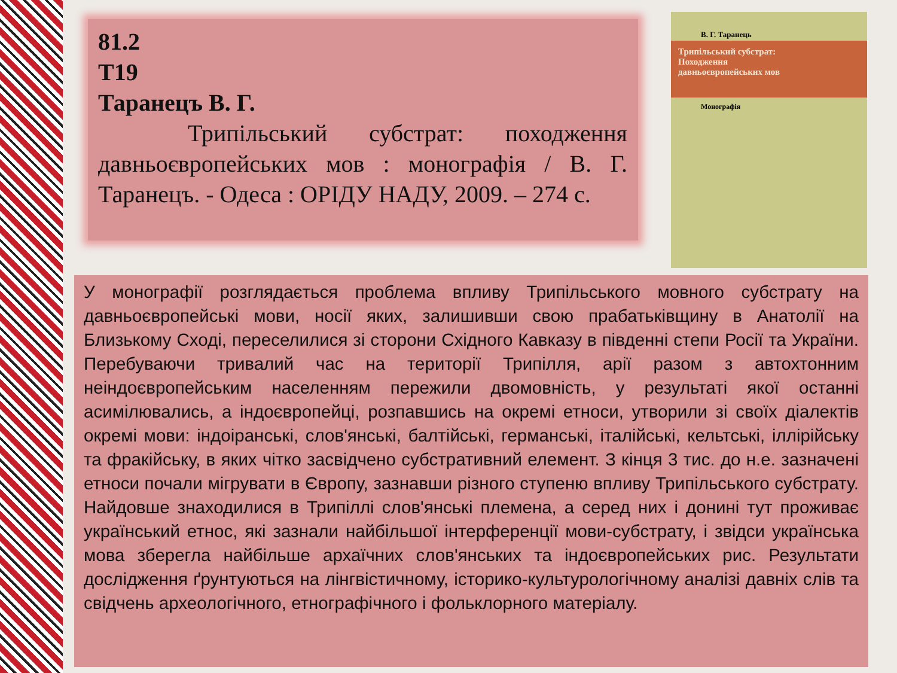81.2
Т19
Таранецъ В. Г.
Трипільський субстрат: походження давньоєвропейських мов : монографія / В. Г. Таранецъ. - Одеса : ОРІДУ НАДУ, 2009. – 274 с.
В. Г. Таранець
Трипільський субстрат:
Походження
давньоєвропейських мов
Монографія
У монографії розглядається проблема впливу Трипільського мовного субстрату на давньоєвропейські мови, носії яких, залишивши свою прабатьківщину в Анатолії на Близькому Сході, переселилися зі сторони Східного Кавказу в південні степи Росії та України. Перебуваючи тривалий час на території Трипілля, арії разом з автохтонним неіндоєвропейським населенням пережили двомовність, у результаті якої останні асимілювались, а індоєвропейці, розпавшись на окремі етноси, утворили зі своїх діалектів окремі мови: індоіранські, слов'янські, балтійські, германські, італійські, кельтські, іллірійську та фракійську, в яких чітко засвідчено субстративний елемент. З кінця 3 тис. до н.е. зазначені етноси почали мігрувати в Європу, зазнавши різного ступеню впливу Трипільського субстрату. Найдовше знаходилися в Трипіллі слов'янські племена, а серед них і донині тут проживає український етнос, які зазнали найбільшої інтерференції мови-субстрату, і звідси українська мова зберегла найбільше архаїчних слов'янських та індоєвропейських рис. Результати дослідження ґрунтуються на лінгвістичному, історико-культурологічному аналізі давніх слів та свідчень археологічного, етнографічного і фольклорного матеріалу.